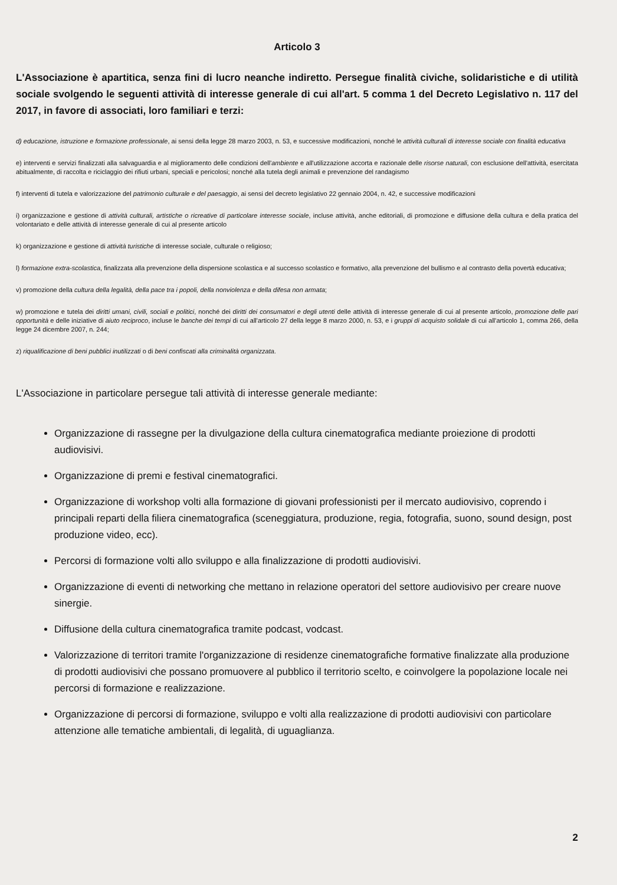Articolo 3
L'Associazione è apartitica, senza fini di lucro neanche indiretto. Persegue finalità civiche, solidaristiche e di utilità sociale svolgendo le seguenti attività di interesse generale di cui all'art. 5 comma 1 del Decreto Legislativo n. 117 del 2017, in favore di associati, loro familiari e terzi:
d) educazione, istruzione e formazione professionale, ai sensi della legge 28 marzo 2003, n. 53, e successive modificazioni, nonché le attività culturali di interesse sociale con finalità educativa
e) interventi e servizi finalizzati alla salvaguardia e al miglioramento delle condizioni dell'ambiente e all'utilizzazione accorta e razionale delle risorse naturali, con esclusione dell'attività, esercitata abitualmente, di raccolta e riciclaggio dei rifiuti urbani, speciali e pericolosi; nonché alla tutela degli animali e prevenzione del randagismo
f) interventi di tutela e valorizzazione del patrimonio culturale e del paesaggio, ai sensi del decreto legislativo 22 gennaio 2004, n. 42, e successive modificazioni
i) organizzazione e gestione di attività culturali, artistiche o ricreative di particolare interesse sociale, incluse attività, anche editoriali, di promozione e diffusione della cultura e della pratica del volontariato e delle attività di interesse generale di cui al presente articolo
k) organizzazione e gestione di attività turistiche di interesse sociale, culturale o religioso;
l) formazione extra-scolastica, finalizzata alla prevenzione della dispersione scolastica e al successo scolastico e formativo, alla prevenzione del bullismo e al contrasto della povertà educativa;
v) promozione della cultura della legalità, della pace tra i popoli, della nonviolenza e della difesa non armata;
w) promozione e tutela dei diritti umani, civili, sociali e politici, nonché dei diritti dei consumatori e degli utenti delle attività di interesse generale di cui al presente articolo, promozione delle pari opportunità e delle iniziative di aiuto reciproco, incluse le banche dei tempi di cui all'articolo 27 della legge 8 marzo 2000, n. 53, e i gruppi di acquisto solidale di cui all'articolo 1, comma 266, della legge 24 dicembre 2007, n. 244;
z) riqualificazione di beni pubblici inutilizzati o di beni confiscati alla criminalità organizzata.
L'Associazione in particolare persegue tali attività di interesse generale mediante:
Organizzazione di rassegne per la divulgazione della cultura cinematografica mediante proiezione di prodotti audiovisivi.
Organizzazione di premi e festival cinematografici.
Organizzazione di workshop volti alla formazione di giovani professionisti per il mercato audiovisivo, coprendo i principali reparti della filiera cinematografica (sceneggiatura, produzione, regia, fotografia, suono, sound design, post produzione video, ecc).
Percorsi di formazione volti allo sviluppo e alla finalizzazione di prodotti audiovisivi.
Organizzazione di eventi di networking che mettano in relazione operatori del settore audiovisivo per creare nuove sinergie.
Diffusione della cultura cinematografica tramite podcast, vodcast.
Valorizzazione di territori tramite l'organizzazione di residenze cinematografiche formative finalizzate alla produzione di prodotti audiovisivi che possano promuovere al pubblico il territorio scelto, e coinvolgere la popolazione locale nei percorsi di formazione e realizzazione.
Organizzazione di percorsi di formazione, sviluppo e volti alla realizzazione di prodotti audiovisivi con particolare attenzione alle tematiche ambientali, di legalità, di uguaglianza.
2